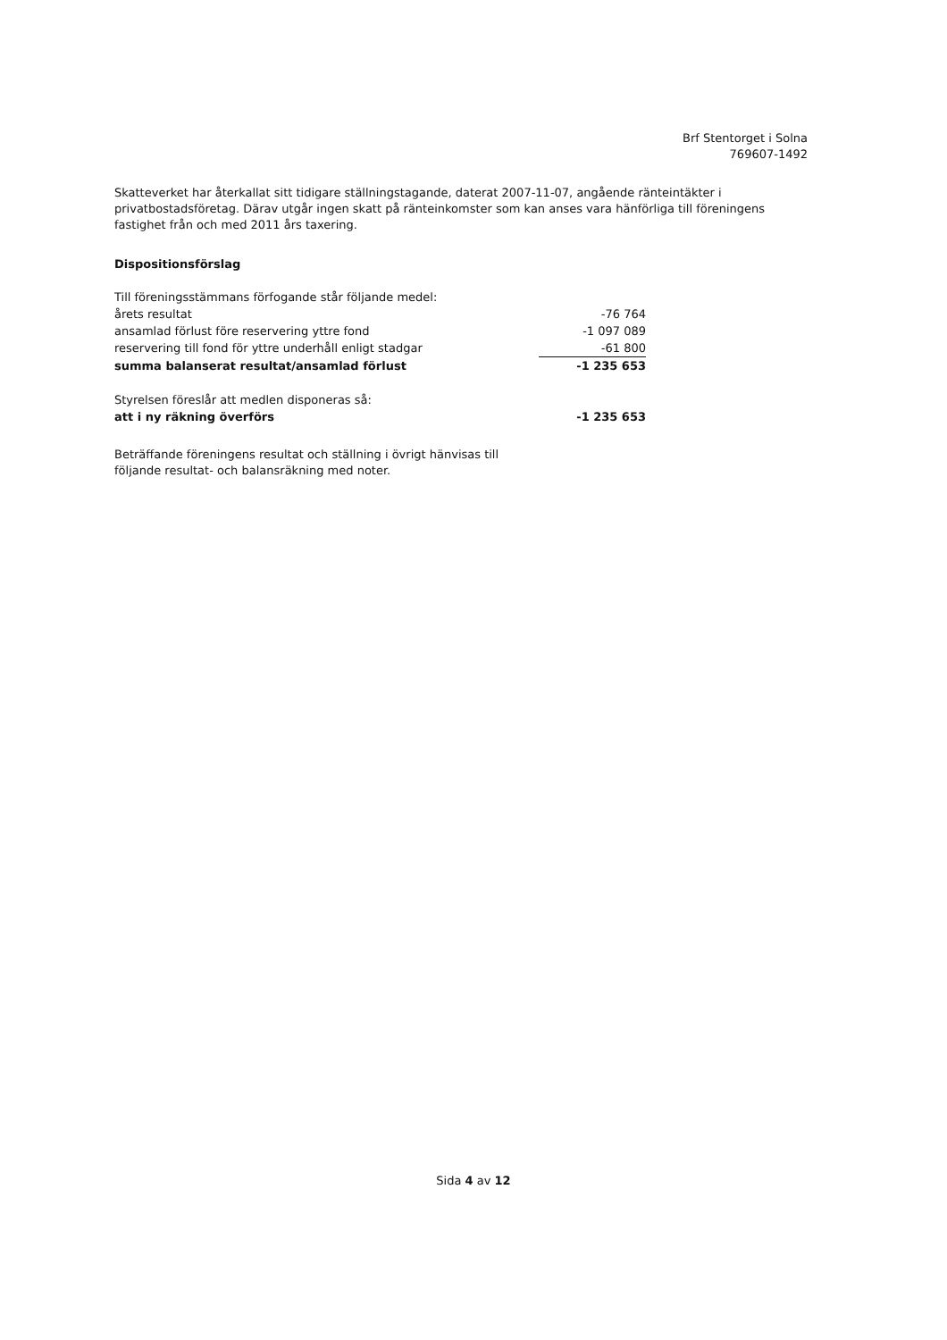Brf Stentorget i Solna
769607-1492
Skatteverket har återkallat sitt tidigare ställningstagande, daterat 2007-11-07, angående ränteintäkter i privatbostadsföretag. Därav utgår ingen skatt på ränteinkomster som kan anses vara hänförliga till föreningens fastighet från och med 2011 års taxering.
Dispositionsförslag
| Till föreningsstämmans förfogande står följande medel: | |
| årets resultat | -76 764 |
| ansamlad förlust före reservering yttre fond | -1 097 089 |
| reservering till fond för yttre underhåll enligt stadgar | -61 800 |
| summa balanserat resultat/ansamlad förlust | -1 235 653 |
| Styrelsen föreslår att medlen disponeras så: | |
| att i ny räkning överförs | -1 235 653 |
Beträffande föreningens resultat och ställning i övrigt hänvisas till följande resultat- och balansräkning med noter.
Sida 4 av 12